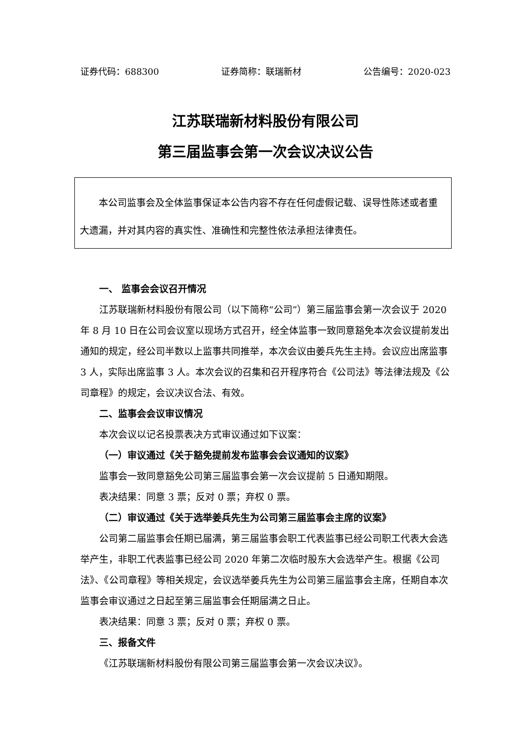证券代码：688300 证券简称：联瑞新材 公告编号：2020-023
江苏联瑞新材料股份有限公司
第三届监事会第一次会议决议公告
　　本公司监事会及全体监事保证本公告内容不存在任何虚假记载、误导性陈述或者重大遗漏，并对其内容的真实性、准确性和完整性依法承担法律责任。
一、 监事会会议召开情况
江苏联瑞新材料股份有限公司（以下简称“公司”）第三届监事会第一次会议于 2020 年 8 月 10 日在公司会议室以现场方式召开，经全体监事一致同意豁免本次会议提前发出通知的规定，经公司半数以上监事共同推举，本次会议由姜兵先生主持。会议应出席监事 3 人，实际出席监事 3 人。本次会议的召集和召开程序符合《公司法》等法律法规及《公司章程》的规定，会议决议合法、有效。
二、监事会会议审议情况
本次会议以记名投票表决方式审议通过如下议案：
（一）审议通过《关于豁免提前发布监事会会议通知的议案》
监事会一致同意豁免公司第三届监事会第一次会议提前 5 日通知期限。
表决结果：同意 3 票；反对 0 票；弃权 0 票。
（二）审议通过《关于选举姜兵先生为公司第三届监事会主席的议案》
公司第二届监事会任期已届满，第三届监事会职工代表监事已经公司职工代表大会选举产生，非职工代表监事已经公司 2020 年第二次临时股东大会选举产生。根据《公司法》、《公司章程》等相关规定，会议选举姜兵先生为公司第三届监事会主席，任期自本次监事会审议通过之日起至第三届监事会任期届满之日止。
表决结果：同意 3 票；反对 0 票；弃权 0 票。
三、报备文件
《江苏联瑞新材料股份有限公司第三届监事会第一次会议决议》。